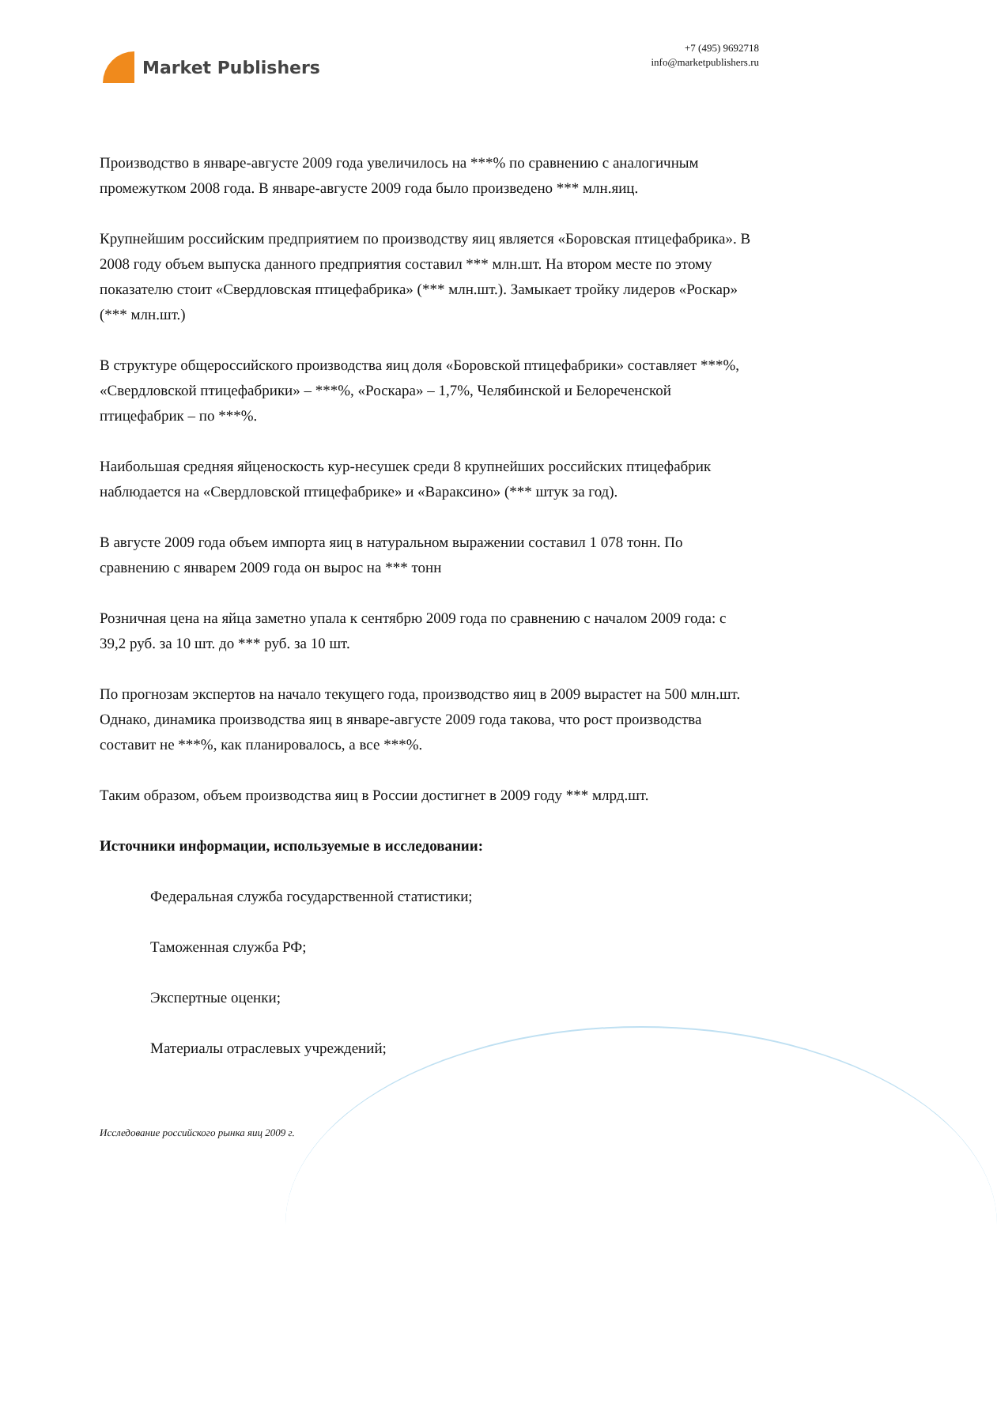Market Publishers
+7 (495) 9692718
info@marketpublishers.ru
Производство в январе-августе 2009 года увеличилось на ***% по сравнению с аналогичным промежутком 2008 года. В январе-августе 2009 года было произведено *** млн.яиц.
Крупнейшим российским предприятием по производству яиц является «Боровская птицефабрика». В 2008 году объем выпуска данного предприятия составил *** млн.шт. На втором месте по этому показателю стоит «Свердловская птицефабрика» (*** млн.шт.). Замыкает тройку лидеров «Роскар» (*** млн.шт.)
В структуре общероссийского производства яиц доля «Боровской птицефабрики» составляет ***%, «Свердловской птицефабрики» – ***%, «Роскара» – 1,7%, Челябинской и Белореченской птицефабрик – по ***%.
Наибольшая средняя яйценоскость кур-несушек среди 8 крупнейших российских птицефабрик наблюдается на «Свердловской птицефабрике» и «Вараксино» (*** штук за год).
В августе 2009 года объем импорта яиц в натуральном выражении составил 1 078 тонн. По сравнению с январем 2009 года он вырос на *** тонн
Розничная цена на яйца заметно упала к сентябрю 2009 года по сравнению с началом 2009 года: с 39,2 руб. за 10 шт. до *** руб. за 10 шт.
По прогнозам экспертов на начало текущего года, производство яиц в 2009 вырастет на 500 млн.шт. Однако, динамика производства яиц в январе-августе 2009 года такова, что рост производства составит не ***%, как планировалось, а все ***%.
Таким образом, объем производства яиц в России достигнет в 2009 году *** млрд.шт.
Источники информации, используемые в исследовании:
Федеральная служба государственной статистики;
Таможенная служба РФ;
Экспертные оценки;
Материалы отраслевых учреждений;
Исследование российского рынка яиц 2009 г.